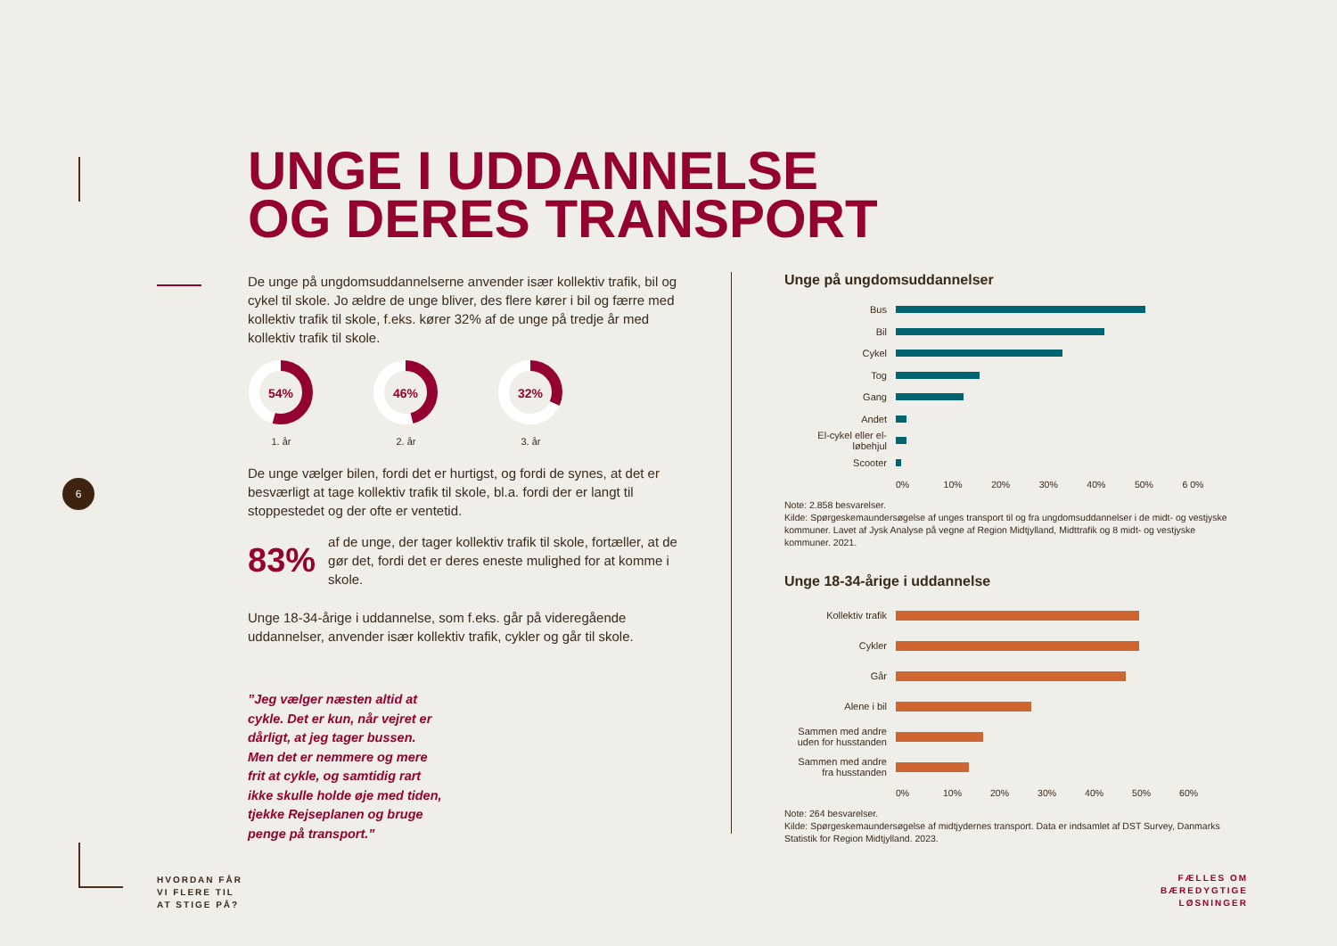6
UNGE I UDDANNELSE
OG DERES TRANSPORT
De unge på ungdomsuddannelserne anvender især kollektiv trafik, bil og cykel til skole. Jo ældre de unge bliver, des flere kører i bil og færre med kollektiv trafik til skole, f.eks. kører 32% af de unge på tredje år med kollektiv trafik til skole.
54%
1. år
46%
2. år
32%
3. år
De unge vælger bilen, fordi det er hurtigst, og fordi de synes, at det er besværligt at tage kollektiv trafik til skole, bl.a. fordi der er langt til stoppestedet og der ofte er ventetid.
83% af de unge, der tager kollektiv trafik til skole, fortæller, at de gør det, fordi det er deres eneste mulighed for at komme i skole.
Unge 18-34-årige i uddannelse, som f.eks. går på videregående uddannelser, anvender især kollektiv trafik, cykler og går til skole.
”Jeg vælger næsten altid at cykle. Det er kun, når vejret er dårligt, at jeg tager bussen. Men det er nemmere og mere frit at cykle, og samtidig rart ikke skulle holde øje med tiden, tjekke Rejseplanen og bruge penge på transport.”
Unge på ungdomsuddannelser
Bus
Bil
Cykel
Tog
Gang
Andet
El-cykel eller el-løbehjul
Scooter
0% 10% 20% 30% 40% 50% 6 0%
Note: 2.858 besvarelser.
Kilde: Spørgeskemaundersøgelse af unges transport til og fra ungdomsuddannelser i de midt- og vestjyske kommuner. Lavet af Jysk Analyse på vegne af Region Midtjylland, Midttrafik og 8 midt- og vestjyske kommuner. 2021.
Unge 18-34-årige i uddannelse
Kollektiv trafik
Cykler
Går
Alene i bil
Sammen med andre uden for husstanden
Sammen med andre fra husstanden
0% 10% 20% 30% 40% 50% 60%
Note: 264 besvarelser.
Kilde: Spørgeskemaundersøgelse af midtjydernes transport. Data er indsamlet af DST Survey, Danmarks Statistik for Region Midtjylland. 2023.
HVORDAN FÅR
VI FLERE TIL
AT STIGE PÅ?
FÆLLES OM
BÆREDYGTIGE
LØSNINGER